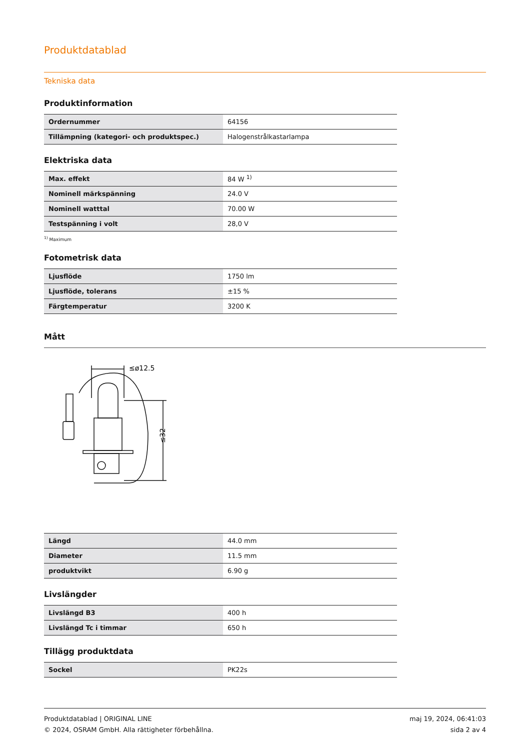Produktdatablad
Tekniska data
Produktinformation
| Ordernummer | 64156 |
| Tillämpning (kategori- och produktspec.) | Halogenstrålkastarlampa |
Elektriska data
| Max. effekt | 84 W <sup>1)</sup> |
| Nominell märkspänning | 24.0 V |
| Nominell watttal | 70.00 W |
| Testspänning i volt | 28,0 V |
<sup>1)</sup> Maximum
Fotometrisk data
| Ljusflöde | 1750 lm |
| Ljusflöde, tolerans | ±15 % |
| Färgtemperatur | 3200 K |
Mått
≤ø12.5
≤32
| Längd | 44.0 mm |
| Diameter | 11.5 mm |
| produktvikt | 6.90 g |
Livslängder
| Livslängd B3 | 400 h |
| Livslängd Tc i timmar | 650 h |
Tillägg produktdata
| Sockel | PK22s |
Produktdatablad | ORIGINAL LINE
© 2024, OSRAM GmbH. Alla rättigheter förbehållna.
maj 19, 2024, 06:41:03
sida 2 av 4